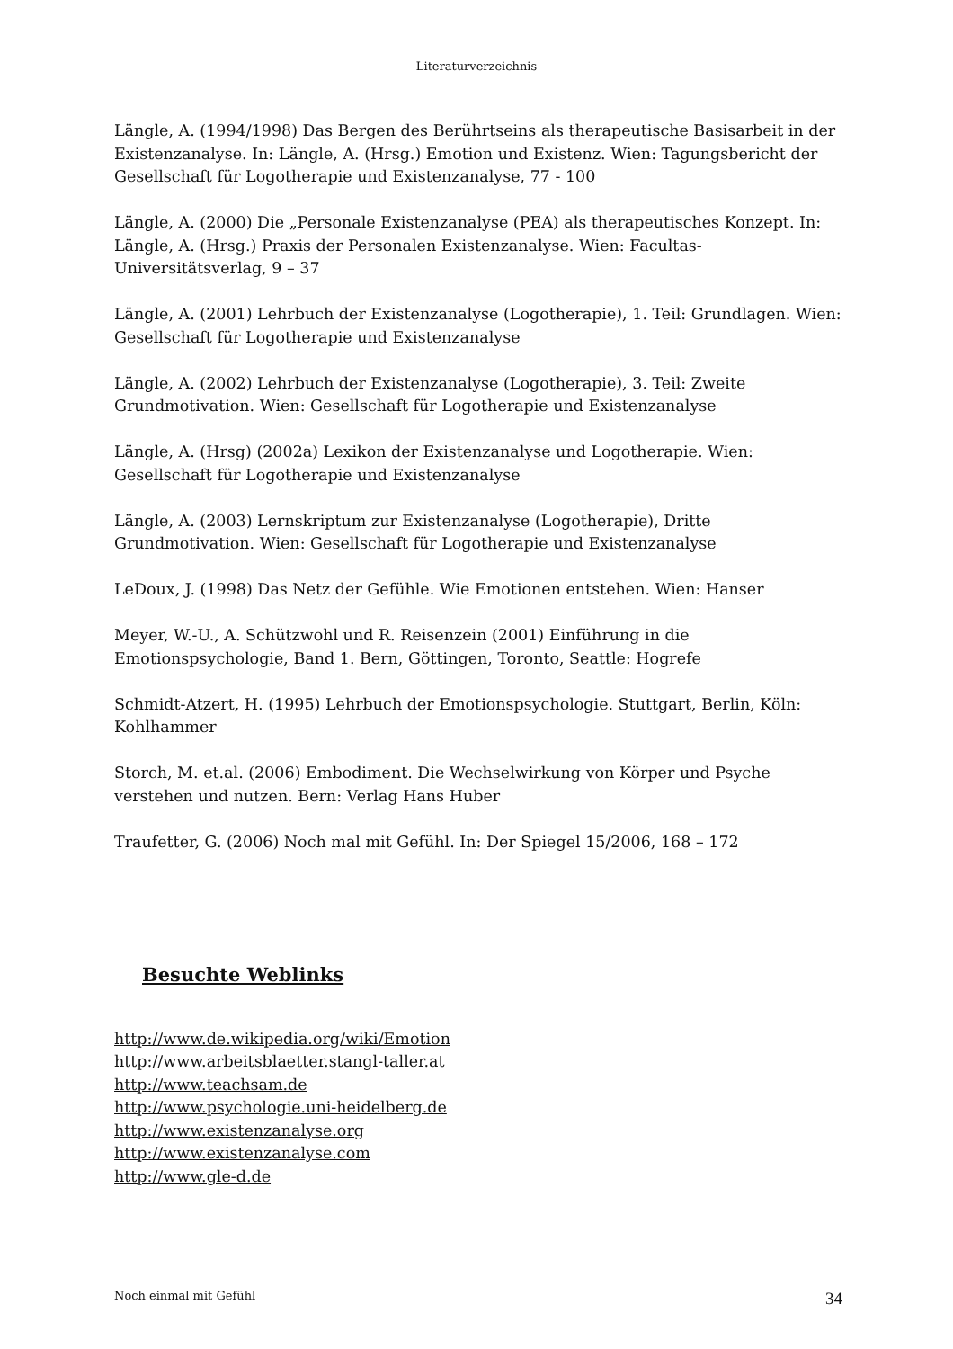Literaturverzeichnis
Längle, A. (1994/1998) Das Bergen des Berührtseins als therapeutische Basisarbeit in der Existenzanalyse. In: Längle, A. (Hrsg.) Emotion und Existenz. Wien: Tagungsbericht der Gesellschaft für Logotherapie und Existenzanalyse, 77 - 100
Längle, A. (2000) Die „Personale Existenzanalyse (PEA) als therapeutisches Konzept. In: Längle, A. (Hrsg.) Praxis der Personalen Existenzanalyse. Wien: Facultas-Universitätsverlag, 9 – 37
Längle, A. (2001) Lehrbuch der Existenzanalyse (Logotherapie), 1. Teil: Grundlagen. Wien: Gesellschaft für Logotherapie und Existenzanalyse
Längle, A. (2002) Lehrbuch der Existenzanalyse (Logotherapie), 3. Teil: Zweite Grundmotivation. Wien: Gesellschaft für Logotherapie und Existenzanalyse
Längle, A. (Hrsg) (2002a) Lexikon der Existenzanalyse und Logotherapie. Wien: Gesellschaft für Logotherapie und Existenzanalyse
Längle, A. (2003) Lernskriptum zur Existenzanalyse (Logotherapie), Dritte Grundmotivation. Wien: Gesellschaft für Logotherapie und Existenzanalyse
LeDoux, J. (1998) Das Netz der Gefühle. Wie Emotionen entstehen. Wien: Hanser
Meyer, W.-U., A. Schützwohl und R. Reisenzein (2001) Einführung in die Emotionspsychologie, Band 1. Bern, Göttingen, Toronto, Seattle: Hogrefe
Schmidt-Atzert, H. (1995) Lehrbuch der Emotionspsychologie. Stuttgart, Berlin, Köln: Kohlhammer
Storch, M. et.al. (2006) Embodiment. Die Wechselwirkung von Körper und Psyche verstehen und nutzen. Bern: Verlag Hans Huber
Traufetter, G. (2006) Noch mal mit Gefühl. In: Der Spiegel 15/2006, 168 – 172
Besuchte Weblinks
http://www.de.wikipedia.org/wiki/Emotion
http://www.arbeitsblaetter.stangl-taller.at
http://www.teachsam.de
http://www.psychologie.uni-heidelberg.de
http://www.existenzanalyse.org
http://www.existenzanalyse.com
http://www.gle-d.de
Noch einmal mit Gefühl 34